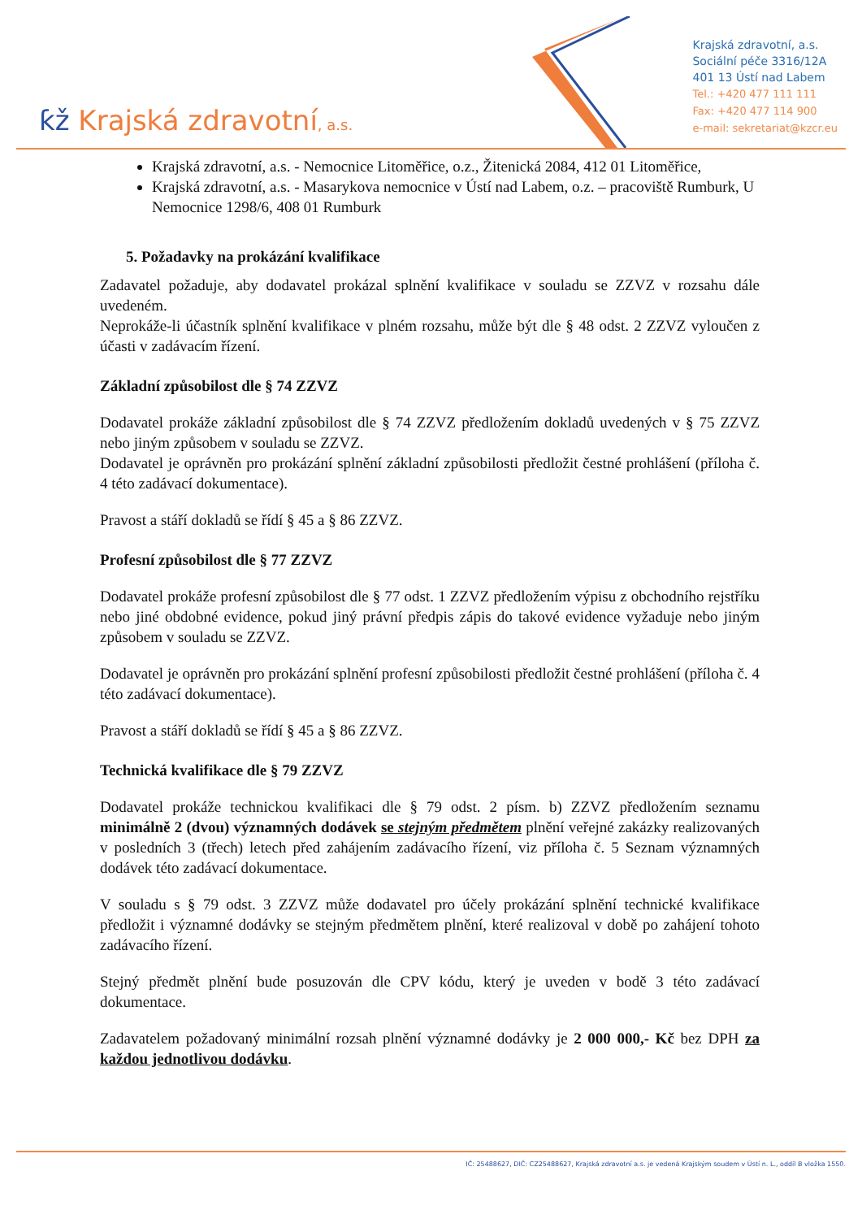ƙž Krajská zdravotní, a.s.
Krajská zdravotní, a.s.
Sociální péče 3316/12A
401 13 Ústí nad Labem
Tel.: +420 477 111 111
Fax: +420 477 114 900
e-mail: sekretariat@kzcr.eu
Krajská zdravotní, a.s. - Nemocnice Litoměřice, o.z., Žitenická 2084, 412 01 Litoměřice,
Krajská zdravotní, a.s. - Masarykova nemocnice v Ústí nad Labem, o.z. – pracoviště Rumburk, U Nemocnice 1298/6, 408 01 Rumburk
5. Požadavky na prokázání kvalifikace
Zadavatel požaduje, aby dodavatel prokázal splnění kvalifikace v souladu se ZZVZ v rozsahu dále uvedeném.
Neprokáže-li účastník splnění kvalifikace v plném rozsahu, může být dle § 48 odst. 2 ZZVZ vyloučen z účasti v zadávacím řízení.
Základní způsobilost dle § 74 ZZVZ
Dodavatel prokáže základní způsobilost dle § 74 ZZVZ předložením dokladů uvedených v § 75 ZZVZ nebo jiným způsobem v souladu se ZZVZ.
Dodavatel je oprávněn pro prokázání splnění základní způsobilosti předložit čestné prohlášení (příloha č. 4 této zadávací dokumentace).
Pravost a stáří dokladů se řídí § 45 a § 86 ZZVZ.
Profesní způsobilost dle § 77 ZZVZ
Dodavatel prokáže profesní způsobilost dle § 77 odst. 1 ZZVZ předložením výpisu z obchodního rejstříku nebo jiné obdobné evidence, pokud jiný právní předpis zápis do takové evidence vyžaduje nebo jiným způsobem v souladu se ZZVZ.
Dodavatel je oprávněn pro prokázání splnění profesní způsobilosti předložit čestné prohlášení (příloha č. 4 této zadávací dokumentace).
Pravost a stáří dokladů se řídí § 45 a § 86 ZZVZ.
Technická kvalifikace dle § 79 ZZVZ
Dodavatel prokáže technickou kvalifikaci dle § 79 odst. 2 písm. b) ZZVZ předložením seznamu minimálně 2 (dvou) významných dodávek se stejným předmětem plnění veřejné zakázky realizovaných v posledních 3 (třech) letech před zahájením zadávacího řízení, viz příloha č. 5 Seznam významných dodávek této zadávací dokumentace.
V souladu s § 79 odst. 3 ZZVZ může dodavatel pro účely prokázání splnění technické kvalifikace předložit i významné dodávky se stejným předmětem plnění, které realizoval v době po zahájení tohoto zadávacího řízení.
Stejný předmět plnění bude posuzován dle CPV kódu, který je uveden v bodě 3 této zadávací dokumentace.
Zadavatelem požadovaný minimální rozsah plnění významné dodávky je 2 000 000,- Kč bez DPH za každou jednotlivou dodávku.
IČ: 25488627, DIČ: CZ25488627, Krajská zdravotní a.s. je vedená Krajským soudem v Ústí n. L., oddíl B vložka 1550.